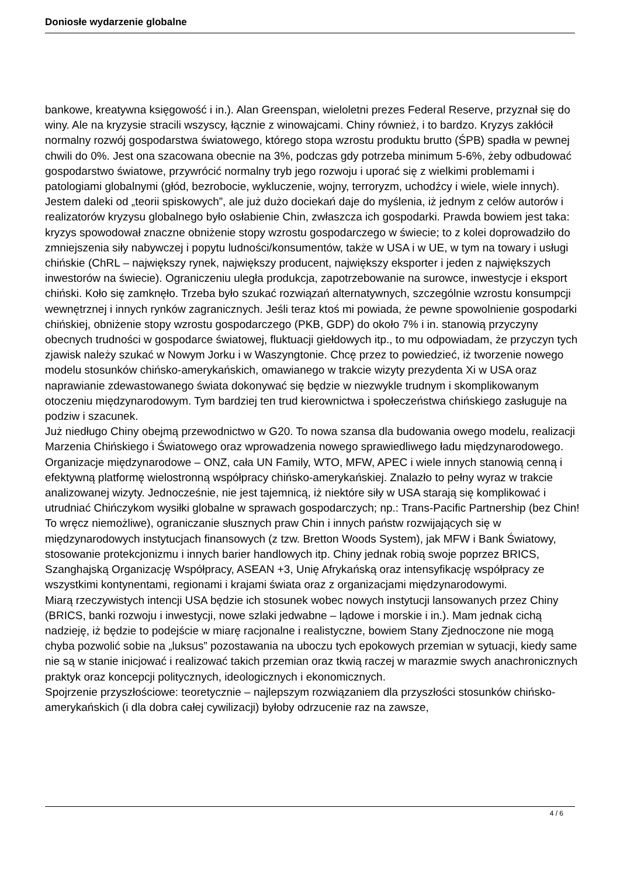Doniosłe wydarzenie globalne
bankowe, kreatywna księgowość i in.). Alan Greenspan, wieloletni prezes Federal Reserve, przyznał się do winy. Ale na kryzysie stracili wszyscy, łącznie z winowajcami. Chiny również, i to bardzo. Kryzys zakłócił normalny rozwój gospodarstwa światowego, którego stopa wzrostu produktu brutto (ŚPB) spadła w pewnej chwili do 0%. Jest ona szacowana obecnie na 3%, podczas gdy potrzeba minimum 5-6%, żeby odbudować gospodarstwo światowe, przywrócić normalny tryb jego rozwoju i uporać się z wielkimi problemami i patologiami globalnymi (głód, bezrobocie, wykluczenie, wojny, terroryzm, uchodźcy i wiele, wiele innych).
Jestem daleki od „teorii spiskowych”, ale już dużo dociekań daje do myślenia, iż jednym z celów autorów i realizatorów kryzysu globalnego było osłabienie Chin, zwłaszcza ich gospodarki. Prawda bowiem jest taka: kryzys spowodował znaczne obniżenie stopy wzrostu gospodarczego w świecie; to z kolei doprowadziło do zmniejszenia siły nabywczej i popytu ludności/konsumentów, także w USA i w UE, w tym na towary i usługi chińskie (ChRL – największy rynek, największy producent, największy eksporter i jeden z największych inwestorów na świecie). Ograniczeniu uległa produkcja, zapotrzebowanie na surowce, inwestycje i eksport chiński. Koło się zamknęło. Trzeba było szukać rozwiązań alternatywnych, szczególnie wzrostu konsumpcji wewnętrznej i innych rynków zagranicznych. Jeśli teraz ktoś mi powiada, że pewne spowolnienie gospodarki chińskiej, obniżenie stopy wzrostu gospodarczego (PKB, GDP) do około 7% i in. stanowią przyczyny obecnych trudności w gospodarce światowej, fluktuacji giełdowych itp., to mu odpowiadam, że przyczyn tych zjawisk należy szukać w Nowym Jorku i w Waszyngtonie. Chcę przez to powiedzieć, iż tworzenie nowego modelu stosunków chińsko-amerykańskich, omawianego w trakcie wizyty prezydenta Xi w USA oraz naprawianie zdewastowanego świata dokonywać się będzie w niezwykle trudnym i skomplikowanym otoczeniu międzynarodowym. Tym bardziej ten trud kierownictwa i społeczeństwa chińskiego zasługuje na podziw i szacunek.
Już niedługo Chiny obejmą przewodnictwo w G20. To nowa szansa dla budowania owego modelu, realizacji Marzenia Chińskiego i Światowego oraz wprowadzenia nowego sprawiedliwego ładu międzynarodowego. Organizacje międzynarodowe – ONZ, cała UN Family, WTO, MFW, APEC i wiele innych stanowią cenną i efektywną platformę wielostronną współpracy chińsko-amerykańskiej. Znalazło to pełny wyraz w trakcie analizowanej wizyty. Jednocześnie, nie jest tajemnicą, iż niektóre siły w USA starają się komplikować i utrudniać Chińczykom wysiłki globalne w sprawach gospodarczych; np.: Trans-Pacific Partnership (bez Chin! To wręcz niemożliwe), ograniczanie słusznych praw Chin i innych państw rozwijających się w międzynarodowych instytucjach finansowych (z tzw. Bretton Woods System), jak MFW i Bank Światowy, stosowanie protekcjonizmu i innych barier handlowych itp. Chiny jednak robią swoje poprzez BRICS, Szanghajską Organizację Współpracy, ASEAN +3, Unię Afrykańską oraz intensyfikację współpracy ze wszystkimi kontynentami, regionami i krajami świata oraz z organizacjami międzynarodowymi.
Miarą rzeczywistych intencji USA będzie ich stosunek wobec nowych instytucji lansowanych przez Chiny (BRICS, banki rozwoju i inwestycji, nowe szlaki jedwabne – lądowe i morskie i in.). Mam jednak cichą nadzieję, iż będzie to podejście w miarę racjonalne i realistyczne, bowiem Stany Zjednoczone nie mogą chyba pozwolić sobie na „luksus” pozostawania na uboczu tych epokowych przemian w sytuacji, kiedy same nie są w stanie inicjować i realizować takich przemian oraz tkwią raczej w marazmie swych anachronicznych praktyk oraz koncepcji politycznych, ideologicznych i ekonomicznych.
Spojrzenie przyszłościowe: teoretycznie – najlepszym rozwiązaniem dla przyszłości stosunków chińsko-amerykańskich (i dla dobra całej cywilizacji) byłoby odrzucenie raz na zawsze,
4 / 6